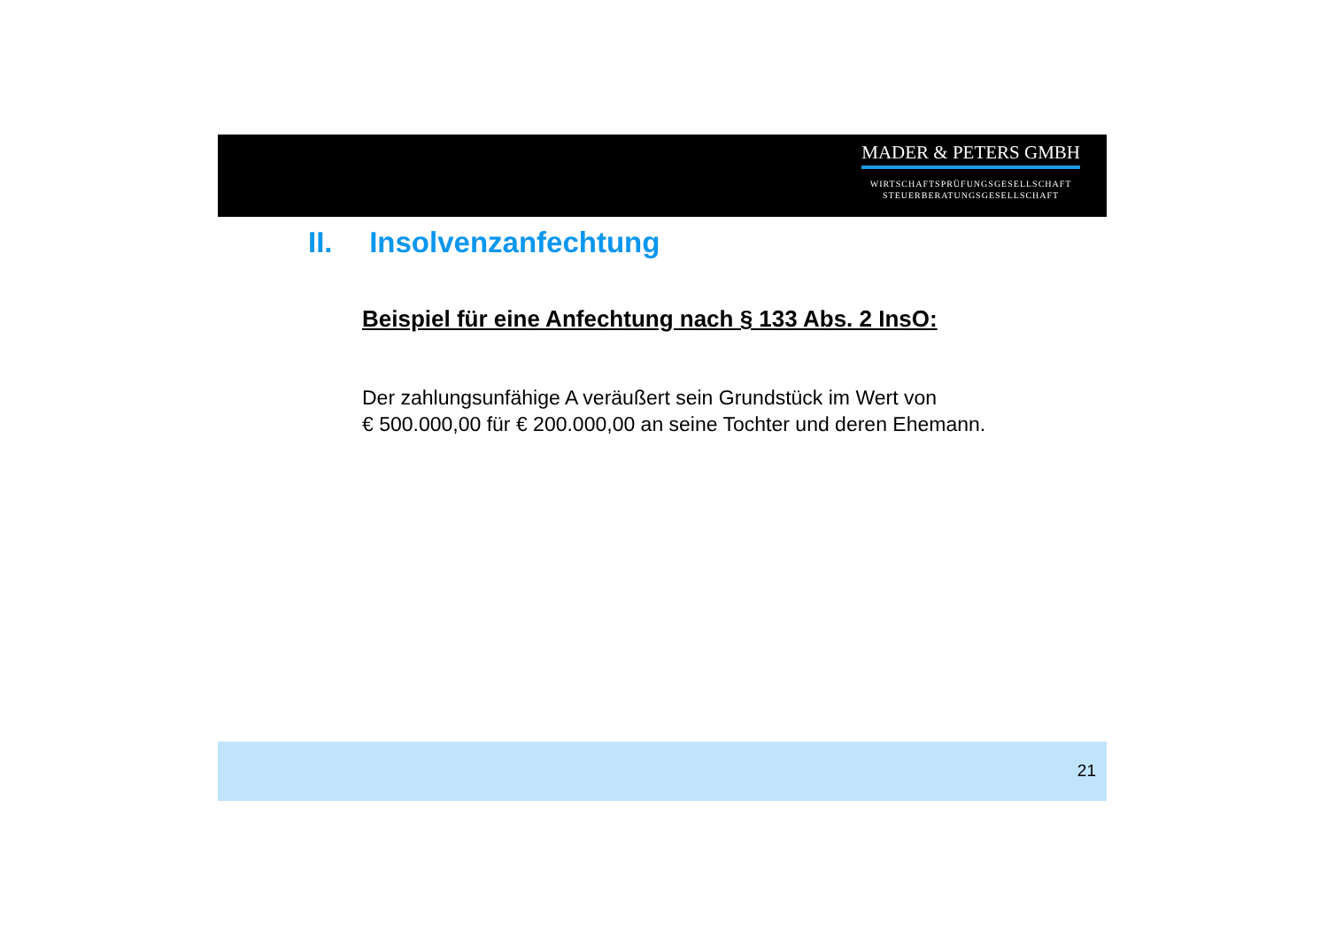MADER & PETERS GMBH
WIRTSCHAFTSPRÜFUNGSGESELLSCHAFT
STEUERBERATUNGSGESELLSCHAFT
II. Insolvenzanfechtung
Beispiel für eine Anfechtung nach § 133 Abs. 2 InsO:
Der zahlungsunfähige A veräußert sein Grundstück im Wert von
€ 500.000,00 für € 200.000,00 an seine Tochter und deren Ehemann.
21